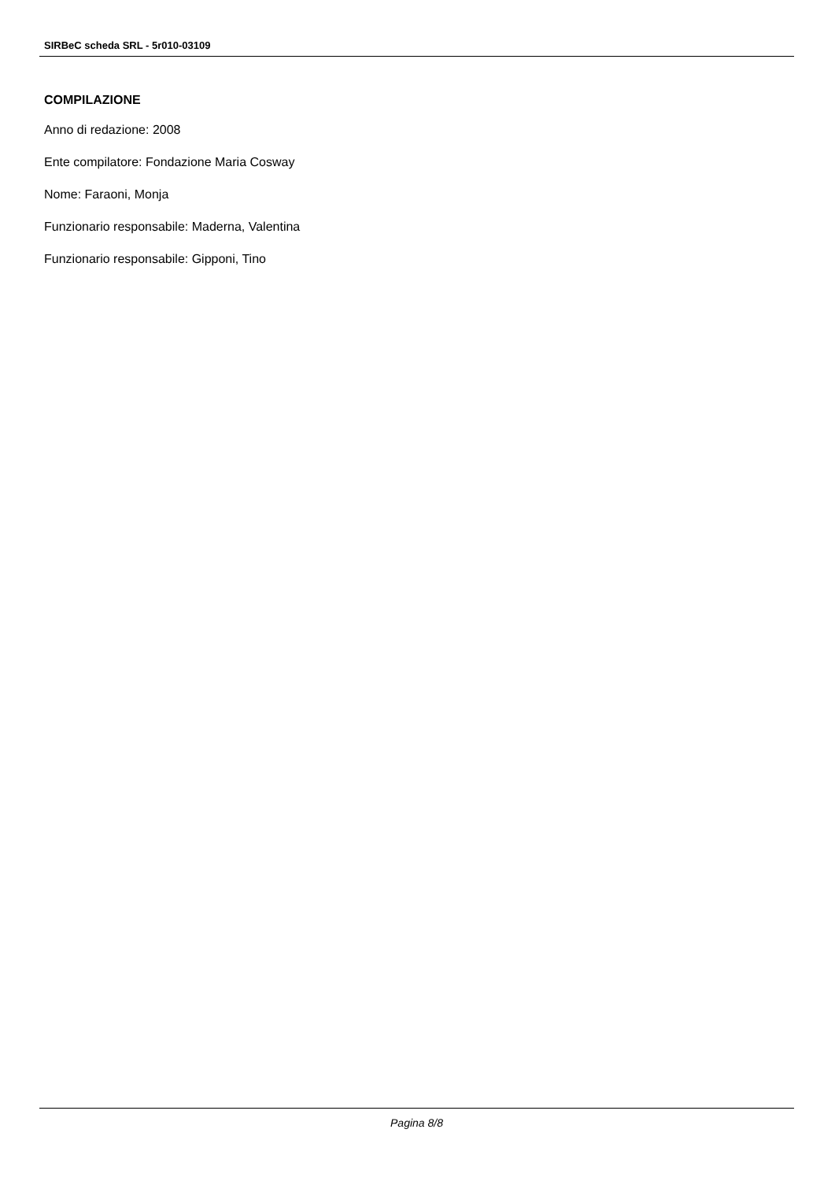SIRBeC scheda SRL - 5r010-03109
COMPILAZIONE
Anno di redazione: 2008
Ente compilatore: Fondazione Maria Cosway
Nome: Faraoni, Monja
Funzionario responsabile: Maderna, Valentina
Funzionario responsabile: Gipponi, Tino
Pagina 8/8